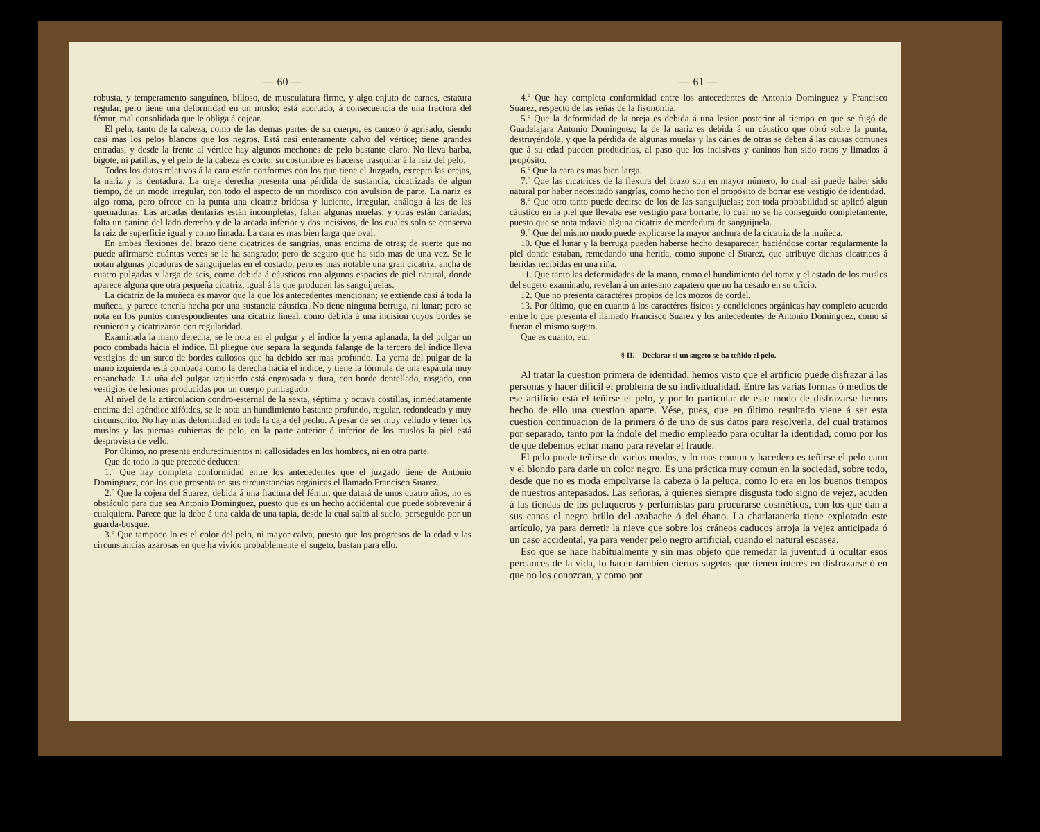— 60 —
robusta, y temperamento sanguíneo, bilioso, de musculatura firme, y algo enjuto de carnes, estatura regular, pero tiene una deformidad en un muslo; está acortado, á consecuencia de una fractura del fémur, mal consolidada que le obliga á cojear.
El pelo, tanto de la cabeza, como de las demas partes de su cuerpo, es canoso ó agrisado, siendo casi mas los pelos blancos que los negros. Está casi enteramente calvo del vértice; tiene grandes entradas, y desde la frente al vértice hay algunos mechones de pelo bastante claro. No lleva barba, bigote, ni patillas, y el pelo de la cabeza es corto; su costumbre es hacerse trasquilar á la raiz del pelo.
Todos los datos relativos á la cara están conformes con los que tiene el Juzgado, excepto las orejas, la nariz y la dentadura. La oreja derecha presenta una pérdida de sustancia, cicatrizada de algun tiempo, de un modo irregular, con todo el aspecto de un mordisco con avulsion de parte. La nariz es algo roma, pero ofrece en la punta una cicatriz bridosa y luciente, irregular, análoga á las de las quemaduras. Las arcadas dentarias están incompletas; faltan algunas muelas, y otras están cariadas; falta un canino del lado derecho y de la arcada inferior y dos incisivos, de los cuales solo se conserva la raiz de superficie igual y como limada. La cara es mas bien larga que oval.
En ambas flexiones del brazo tiene cicatrices de sangrías, unas encima de otras; de suerte que no puede afirmarse cuántas veces se le ha sangrado; pero de seguro que ha sido mas de una vez. Se le notan algunas picaduras de sanguijuelas en el costado, pero es mas notable una gran cicatriz, ancha de cuatro pulgadas y larga de seis, como debida á cáusticos con algunos espacios de piel natural, donde aparece alguna que otra pequeña cicatriz, igual á la que producen las sanguijuelas.
La cicatriz de la muñeca es mayor que la que los antecedentes mencionan; se extiende casi á toda la muñeca, y parece tenerla hecha por una sustancia cáustica. No tiene ninguna berruga, ni lunar; pero se nota en los puntos correspondientes una cicatriz lineal, como debida á una incision cuyos bordes se reunieron y cicatrizaron con regularidad.
Examinada la mano derecha, se le nota en el pulgar y el índice la yema aplanada, la del pulgar un poco combada hácia el índice. El pliegue que separa la segunda falange de la tercera del índice lleva vestigios de un surco de bordes callosos que ha debido ser mas profundo. La yema del pulgar de la mano izquierda está combada como la derecha hácia el índice, y tiene la fórmula de una espátula muy ensanchada. La uña del pulgar izquierdo está engrosada y dura, con borde dentellado, rasgado, con vestigios de lesiones producidas por un cuerpo puntiagudo.
Al nivel de la artirculacion condro-esternal de la sexta, séptima y octava costillas, inmediatamente encima del apéndice xifóides, se le nota un hundimiento bastante profundo, regular, redondeado y muy circunscrito. No hay mas deformidad en toda la caja del pecho. A pesar de ser muy velludo y tener los muslos y las piernas cubiertas de pelo, en la parte anterior é inferior de los muslos la piel está desprovista de vello.
Por último, no presenta endurecimientos ni callosidades en los hombros, ni en otra parte.
Que de todo lo que precede deducen:
1.º Que hay completa conformidad entre los antecedentes que el juzgado tiene de Antonio Dominguez, con los que presenta en sus circunstancias orgánicas el llamado Francisco Suarez.
2.º Que la cojera del Suarez, debida á una fractura del fémur, que datará de unos cuatro años, no es obstáculo para que sea Antonio Dominguez, puesto que es un hecho accidental que puede sobrevenir á cualquiera. Parece que la debe á una caida de una tapia, desde la cual saltó al suelo, perseguido por un guarda-bosque.
3.º Que tampoco lo es el color del pelo, ni mayor calva, puesto que los progresos de la edad y las circunstancias azarosas en que ha vivido probablemente el sugeto, bastan para ello.
— 61 —
4.º Que hay completa conformidad entre los antecedentes de Antonio Dominguez y Francisco Suarez, respecto de las señas de la fisonomía.
5.º Que la deformidad de la oreja es debida á una lesion posterior al tiempo en que se fugó de Guadalajara Antonio Dominguez; la de la nariz es debida á un cáustico que obró sobre la punta, destruyéndola, y que la pérdida de algunas muelas y las cáries de otras se deben á las causas comunes que á su edad pueden producirlas, al paso que los incisivos y caninos han sido rotos y limados á propósito.
6.º Que la cara es mas bien larga.
7.º Que las cicatrices de la flexura del brazo son en mayor número, lo cual asi puede haber sido natural por haber necesitado sangrías, como hecho con el propósito de borrar ese vestigio de identidad.
8.º Que otro tanto puede decirse de los de las sanguijuelas; con toda probabilidad se aplicó algun cáustico en la piel que llevaba ese vestigio para borrarle, lo cual no se ha conseguido completamente, puesto que se nota todavia alguna cicatriz de mordedura de sanguijuela.
9.º Que del mismo modo puede explicarse la mayor anchura de la cicatriz de la muñeca.
10. Que el lunar y la berruga pueden haberse hecho desaparecer, haciéndose cortar regularmente la piel donde estaban, remedando una herida, como supone el Suarez, que atribuye dichas cicatrices á heridas recibidas en una riña.
11. Que tanto las deformidades de la mano, como el hundimiento del torax y el estado de los muslos del sugeto examinado, revelan á un artesano zapatero que no ha cesado en su oficio.
12. Que no presenta caractéres propios de los mozos de cordel.
13. Por último, que en cuanto á los caractéres físicos y condiciones orgánicas hay completo acuerdo entre lo que presenta el llamado Francisco Suarez y los antecedentes de Antonio Dominguez, como si fueran el mismo sugeto.
Que es cuanto, etc.
§ II.—Declarar si un sugeto se ha teñido el pelo.
Al tratar la cuestion primera de identidad, hemos visto que el artificio puede disfrazar á las personas y hacer difícil el problema de su individualidad. Entre las varias formas ó medios de ese artificio está el teñirse el pelo, y por lo particular de este modo de disfrazarse hemos hecho de ello una cuestion aparte. Vése, pues, que en último resultado viene á ser esta cuestion continuacion de la primera ó de uno de sus datos para resolverla, del cual tratamos por separado, tanto por la índole del medio empleado para ocultar la identidad, como por los de que debemos echar mano para revelar el fraude.
El pelo puede teñirse de varios modos, y lo mas comun y hacedero es teñirse el pelo cano y el blondo para darle un color negro. Es una práctica muy comun en la sociedad, sobre todo, desde que no es moda empolvarse la cabeza ó la peluca, como lo era en los buenos tiempos de nuestros antepasados. Las señoras, á quienes siempre disgusta todo signo de vejez, acuden á las tiendas de los peluqueros y perfumistas para procurarse cosméticos, con los que dan á sus canas el negro brillo del azabache ó del ébano. La charlatanería tiene explotado este artículo, ya para derretir la nieve que sobre los cráneos caducos arroja la vejez anticipada ó un caso accidental, ya para vender pelo negro artificial, cuando el natural escasea.
Eso que se hace habitualmente y sin mas objeto que remedar la juventud ú ocultar esos percances de la vida, lo hacen tambien ciertos sugetos que tienen interés en disfrazarse ó en que no los conozcan, y como por